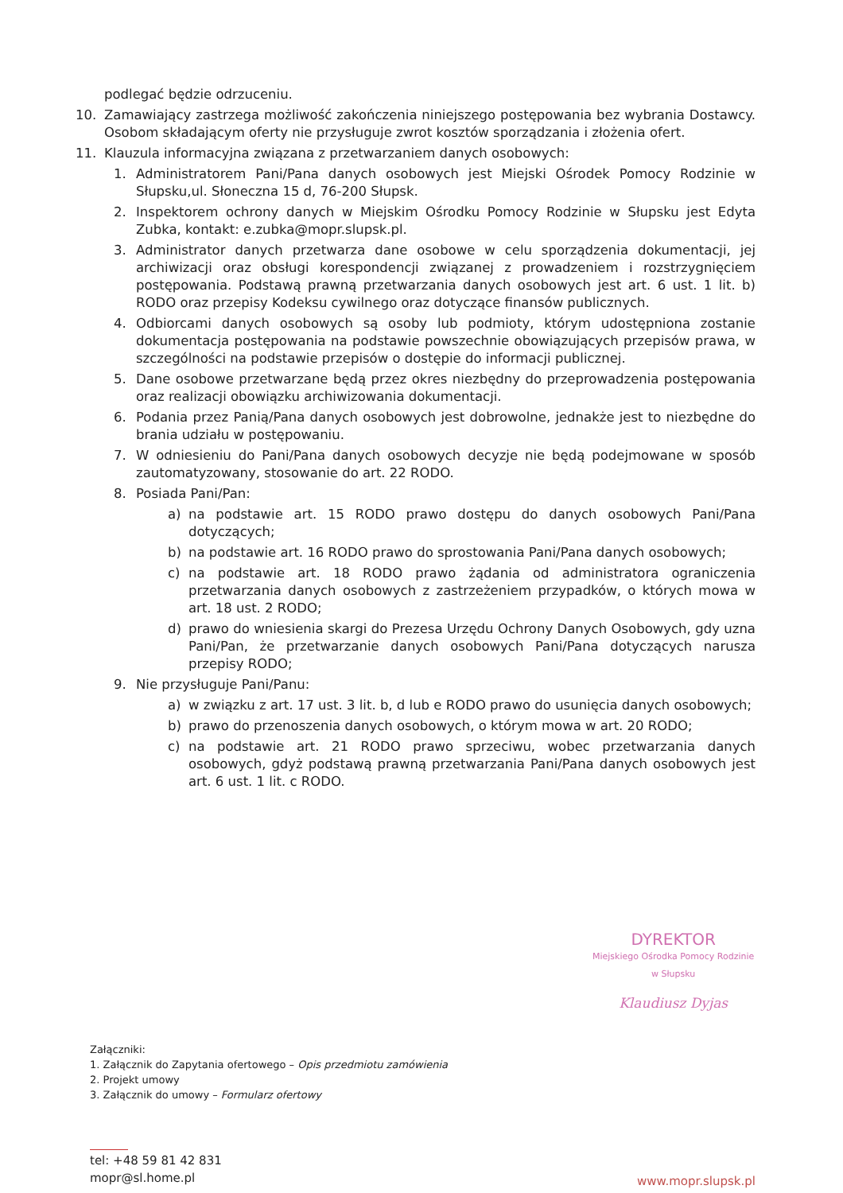podlegać będzie odrzuceniu.
10. Zamawiający zastrzega możliwość zakończenia niniejszego postępowania bez wybrania Dostawcy. Osobom składającym oferty nie przysługuje zwrot kosztów sporządzania i złożenia ofert.
11. Klauzula informacyjna związana z przetwarzaniem danych osobowych:
1. Administratorem Pani/Pana danych osobowych jest Miejski Ośrodek Pomocy Rodzinie w Słupsku,ul. Słoneczna 15 d, 76-200 Słupsk.
2. Inspektorem ochrony danych w Miejskim Ośrodku Pomocy Rodzinie w Słupsku jest Edyta Zubka, kontakt: e.zubka@mopr.slupsk.pl.
3. Administrator danych przetwarza dane osobowe w celu sporządzenia dokumentacji, jej archiwizacji oraz obsługi korespondencji związanej z prowadzeniem i rozstrzygnięciem postępowania. Podstawą prawną przetwarzania danych osobowych jest art. 6 ust. 1 lit. b) RODO oraz przepisy Kodeksu cywilnego oraz dotyczące finansów publicznych.
4. Odbiorcami danych osobowych są osoby lub podmioty, którym udostępniona zostanie dokumentacja postępowania na podstawie powszechnie obowiązujących przepisów prawa, w szczególności na podstawie przepisów o dostępie do informacji publicznej.
5. Dane osobowe przetwarzane będą przez okres niezbędny do przeprowadzenia postępowania oraz realizacji obowiązku archiwizowania dokumentacji.
6. Podania przez Panią/Pana danych osobowych jest dobrowolne, jednakże jest to niezbędne do brania udziału w postępowaniu.
7. W odniesieniu do Pani/Pana danych osobowych decyzje nie będą podejmowane w sposób zautomatyzowany, stosowanie do art. 22 RODO.
8. Posiada Pani/Pan:
a) na podstawie art. 15 RODO prawo dostępu do danych osobowych Pani/Pana dotyczących;
b) na podstawie art. 16 RODO prawo do sprostowania Pani/Pana danych osobowych;
c) na podstawie art. 18 RODO prawo żądania od administratora ograniczenia przetwarzania danych osobowych z zastrzeżeniem przypadków, o których mowa w art. 18 ust. 2 RODO;
d) prawo do wniesienia skargi do Prezesa Urzędu Ochrony Danych Osobowych, gdy uzna Pani/Pan, że przetwarzanie danych osobowych Pani/Pana dotyczących narusza przepisy RODO;
9. Nie przysługuje Pani/Panu:
a) w związku z art. 17 ust. 3 lit. b, d lub e RODO prawo do usunięcia danych osobowych;
b) prawo do przenoszenia danych osobowych, o którym mowa w art. 20 RODO;
c) na podstawie art. 21 RODO prawo sprzeciwu, wobec przetwarzania danych osobowych, gdyż podstawą prawną przetwarzania Pani/Pana danych osobowych jest art. 6 ust. 1 lit. c RODO.
DYREKTOR
Miejskiego Ośrodka Pomocy Rodzinie
w Słupsku
Klaudiusz Dyjas
Załączniki:
1. Załącznik do Zapytania ofertowego – Opis przedmiotu zamówienia
2. Projekt umowy
3. Załącznik do umowy – Formularz ofertowy
tel: +48 59 81 42 831
mopr@sl.home.pl
www.mopr.slupsk.pl